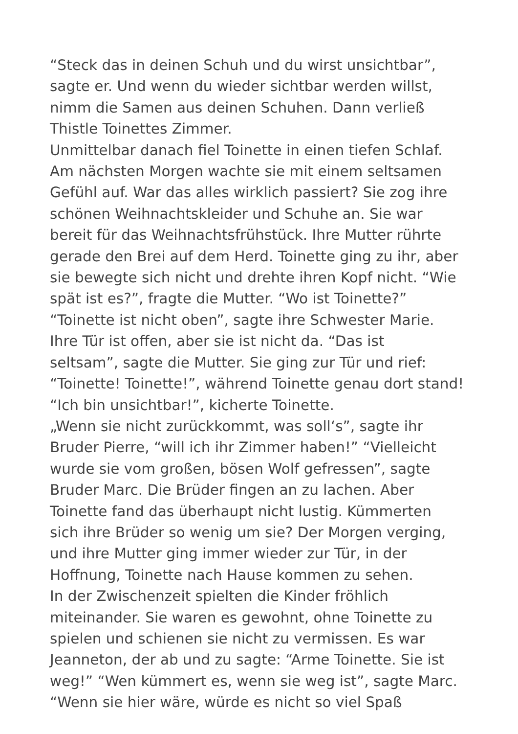“Steck das in deinen Schuh und du wirst unsichtbar”,
sagte er. Und wenn du wieder sichtbar werden willst,
nimm die Samen aus deinen Schuhen. Dann verließ
Thistle Toinettes Zimmer.
Unmittelbar danach fiel Toinette in einen tiefen Schlaf.
Am nächsten Morgen wachte sie mit einem seltsamen
Gefühl auf. War das alles wirklich passiert? Sie zog ihre
schönen Weihnachtskleider und Schuhe an. Sie war
bereit für das Weihnachtsfrühstück. Ihre Mutter rührte
gerade den Brei auf dem Herd. Toinette ging zu ihr, aber
sie bewegte sich nicht und drehte ihren Kopf nicht. “Wie
spät ist es?”, fragte die Mutter. “Wo ist Toinette?”
“Toinette ist nicht oben”, sagte ihre Schwester Marie.
Ihre Tür ist offen, aber sie ist nicht da. “Das ist
seltsam”, sagte die Mutter. Sie ging zur Tür und rief:
“Toinette! Toinette!”, während Toinette genau dort stand!
“Ich bin unsichtbar!”, kicherte Toinette.
„Wenn sie nicht zurückkommt, was soll‘s”, sagte ihr
Bruder Pierre, “will ich ihr Zimmer haben!” “Vielleicht
wurde sie vom großen, bösen Wolf gefressen”, sagte
Bruder Marc. Die Brüder fingen an zu lachen. Aber
Toinette fand das überhaupt nicht lustig. Kümmerten
sich ihre Brüder so wenig um sie? Der Morgen verging,
und ihre Mutter ging immer wieder zur Tür, in der
Hoffnung, Toinette nach Hause kommen zu sehen.
In der Zwischenzeit spielten die Kinder fröhlich
miteinander. Sie waren es gewohnt, ohne Toinette zu
spielen und schienen sie nicht zu vermissen. Es war
Jeanneton, der ab und zu sagte: “Arme Toinette. Sie ist
weg!” “Wen kümmert es, wenn sie weg ist”, sagte Marc.
“Wenn sie hier wäre, würde es nicht so viel Spaß